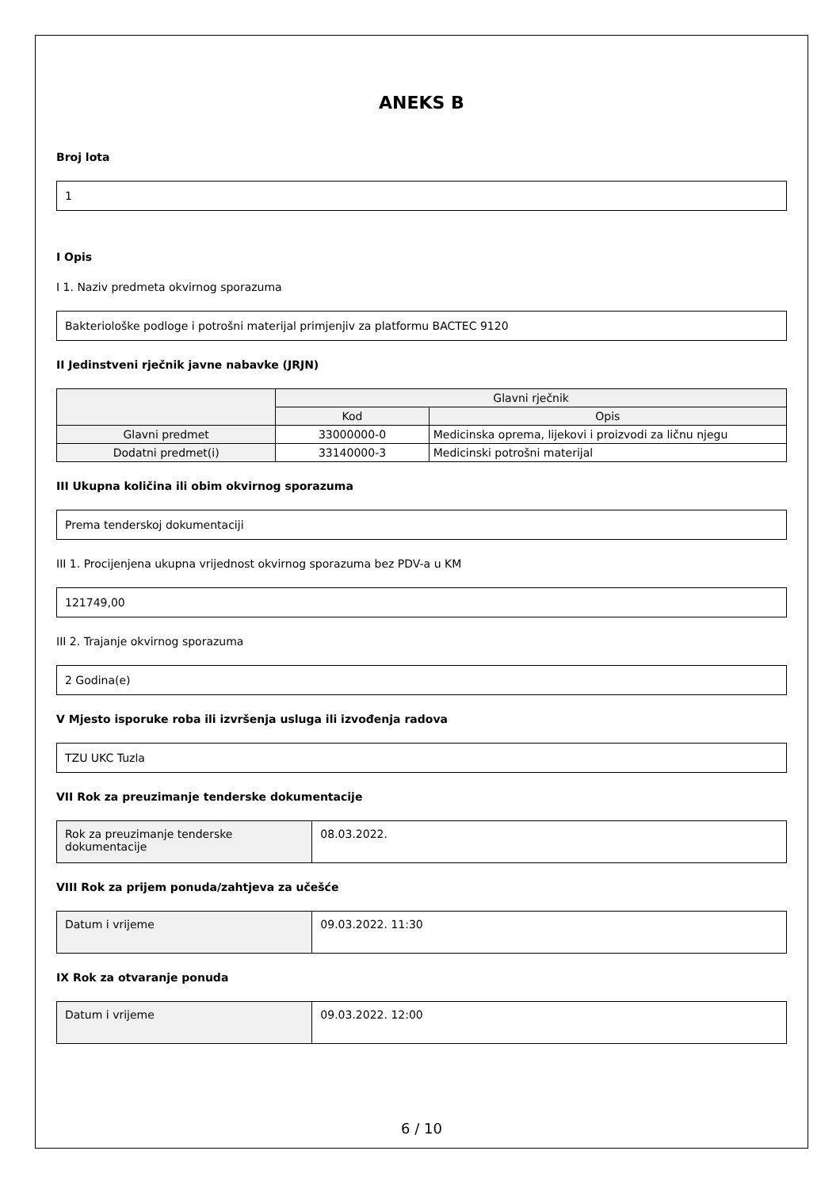ANEKS B
Broj lota
1
I Opis
I 1. Naziv predmeta okvirnog sporazuma
Bakteriološke podloge i potrošni materijal primjenjiv za platformu BACTEC 9120
II Jedinstveni rječnik javne nabavke (JRJN)
| | Glavni rječnik | |
| --- | --- | --- |
| | Kod | Opis |
| Glavni predmet | 33000000-0 | Medicinska oprema, lijekovi i proizvodi za ličnu njegu |
| Dodatni predmet(i) | 33140000-3 | Medicinski potrošni materijal |
III Ukupna količina ili obim okvirnog sporazuma
Prema tenderskoj dokumentaciji
III 1. Procijenjena ukupna vrijednost okvirnog sporazuma bez PDV-a u KM
121749,00
III 2. Trajanje okvirnog sporazuma
2 Godina(e)
V Mjesto isporuke roba ili izvršenja usluga ili izvođenja radova
TZU UKC Tuzla
VII Rok za preuzimanje tenderske dokumentacije
| Rok za preuzimanje tenderske dokumentacije | 08.03.2022. |
VIII Rok za prijem ponuda/zahtjeva za učešće
| Datum i vrijeme | 09.03.2022. 11:30 |
IX Rok za otvaranje ponuda
| Datum i vrijeme | 09.03.2022. 12:00 |
6 / 10